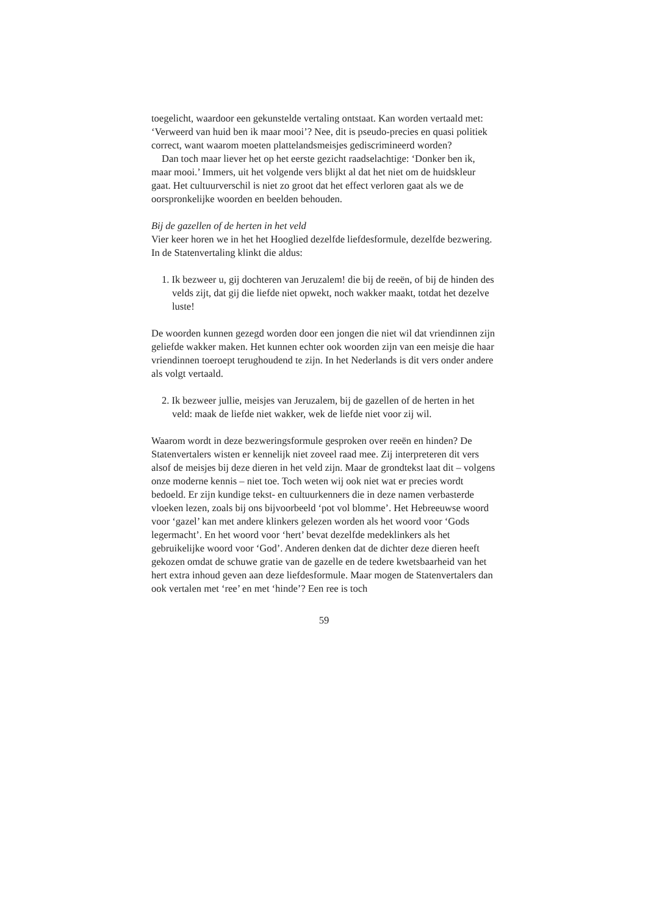toegelicht, waardoor een gekunstelde vertaling ontstaat. Kan worden vertaald met: ‘Verweerd van huid ben ik maar mooi’? Nee, dit is pseudo-precies en quasi politiek correct, want waarom moeten plattelandsmeisjes gediscrimineerd worden?
Dan toch maar liever het op het eerste gezicht raadselachtige: ‘Donker ben ik, maar mooi.’ Immers, uit het volgende vers blijkt al dat het niet om de huidskleur gaat. Het cultuurverschil is niet zo groot dat het effect verloren gaat als we de oorspronkelijke woorden en beelden behouden.
Bij de gazellen of de herten in het veld
Vier keer horen we in het het Hooglied dezelfde liefdesformule, dezelfde bezwering. In de Statenvertaling klinkt die aldus:
1. Ik bezweer u, gij dochteren van Jeruzalem! die bij de reeën, of bij de hinden des velds zijt, dat gij die liefde niet opwekt, noch wakker maakt, totdat het dezelve luste!
De woorden kunnen gezegd worden door een jongen die niet wil dat vriendinnen zijn geliefde wakker maken. Het kunnen echter ook woorden zijn van een meisje die haar vriendinnen toeroept terughoudend te zijn. In het Nederlands is dit vers onder andere als volgt vertaald.
2. Ik bezweer jullie, meisjes van Jeruzalem, bij de gazellen of de herten in het veld: maak de liefde niet wakker, wek de liefde niet voor zij wil.
Waarom wordt in deze bezweringsformule gesproken over reeën en hinden? De Statenvertalers wisten er kennelijk niet zoveel raad mee. Zij interpreteren dit vers alsof de meisjes bij deze dieren in het veld zijn. Maar de grondtekst laat dit – volgens onze moderne kennis – niet toe. Toch weten wij ook niet wat er precies wordt bedoeld. Er zijn kundige tekst- en cultuurkenners die in deze namen verbasterde vloeken lezen, zoals bij ons bijvoorbeeld ‘pot vol blomme’. Het Hebreeuwse woord voor ‘gazel’ kan met andere klinkers gelezen worden als het woord voor ‘Gods legermacht’. En het woord voor ‘hert’ bevat dezelfde medeklinkers als het gebruikelijke woord voor ‘God’. Anderen denken dat de dichter deze dieren heeft gekozen omdat de schuwe gratie van de gazelle en de tedere kwetsbaarheid van het hert extra inhoud geven aan deze liefdesformule. Maar mogen de Statenvertalers dan ook vertalen met ‘ree’ en met ‘hinde’? Een ree is toch
59